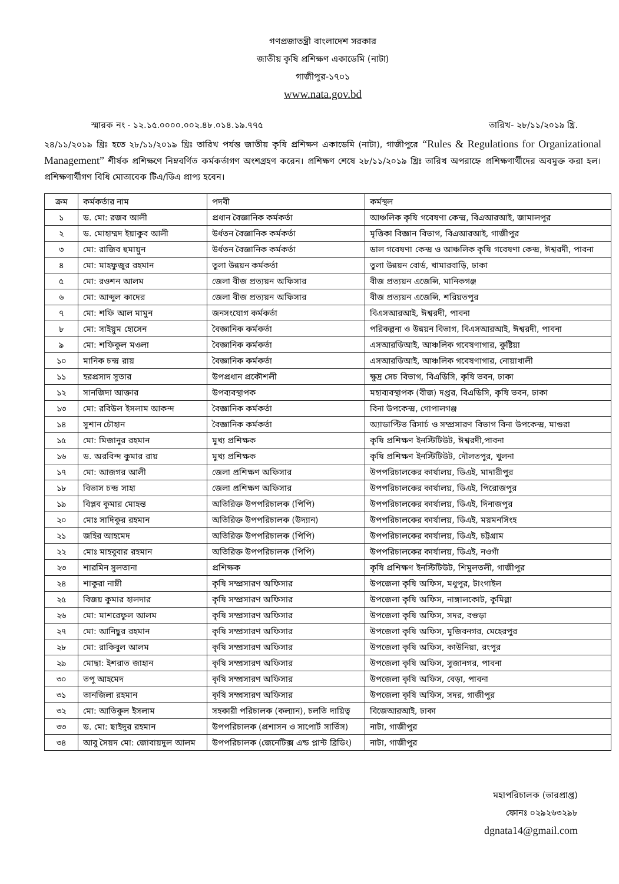গণপ্রজাতন্ত্রী বাংলাদেশ সরকার
জাতীয় কৃষি প্রশিক্ষণ একাডেমি (নাটা)
গাজীপুর-১৭০১
www.nata.gov.bd
স্মারক নং - ১২.১৫.০০০০.০০২.৪৮.০১৪.১৯.৭৭৫ তারিখ- ২৮/১১/২০১৯ খ্রি.
২৪/১১/২০১৯ খ্রিঃ হতে ২৮/১১/২০১৯ খ্রিঃ তারিখ পর্যন্ত জাতীয় কৃষি প্রশিক্ষণ একাডেমি (নাটা), গাজীপুরে “Rules & Regulations for Organizational Management” শীর্ষক প্রশিক্ষণে নিম্নবর্ণিত কর্মকর্তাগণ অংশগ্রহণ করেন। প্রশিক্ষণ শেষে ২৮/১১/২০১৯ খ্রিঃ তারিখ অপরাহ্নে প্রশিক্ষণার্থীদের অবমুক্ত করা হল। প্রশিক্ষণার্থীগণ বিধি মোতাবেক টিএ/ডিএ প্রাপ্য হবেন।
| ক্রম | কর্মকর্তার নাম | পদবী | কর্মস্থল |
| --- | --- | --- | --- |
| ১ | ড. মো: রজব আলী | প্রধান বৈজ্ঞানিক কর্মকর্তা | আঞ্চলিক কৃষি গবেষণা কেন্দ্র, বিএআরআই, জামালপুর |
| ২ | ড. মোহাম্মদ ইয়াকুব আলী | উর্ধতন বৈজ্ঞানিক কর্মকর্তা | মৃত্তিকা বিজ্ঞান বিভাগ, বিএআরআই, গাজীপুর |
| ৩ | মো: রাজিব হুমায়ুন | উর্ধতন বৈজ্ঞানিক কর্মকর্তা | ডাল গবেষণা কেন্দ্র ও আঞ্চলিক কৃষি গবেষণা কেন্দ্র, ঈশ্বরদী, পাবনা |
| ৪ | মো: মাহফুজুর রহমান | তুলা উন্নয়ন কর্মকর্তা | তুলা উন্নয়ন বোর্ড, খামারবাড়ি, ঢাকা |
| ৫ | মো: রওশন আলম | জেলা বীজ প্রত্যয়ন অফিসার | বীজ প্রত্যয়ন এজেন্সি, মানিকগঞ্জ |
| ৬ | মো: আব্দুল কাদের | জেলা বীজ প্রত্যয়ন অফিসার | বীজ প্রত্যয়ন এজেন্সি, শরিয়তপুর |
| ৭ | মো: শফি আল মামুন | জনসংযোগ কর্মকর্তা | বিএসআরআই, ঈশ্বরদী, পাবনা |
| ৮ | মো: সাইয়ুম হোসেন | বৈজ্ঞানিক কর্মকর্তা | পরিকল্পনা ও উন্নয়ন বিভাগ, বিএসআরআই, ঈশ্বরদী, পাবনা |
| ৯ | মো: শফিকুল মওলা | বৈজ্ঞানিক কর্মকর্তা | এসআরডিআই, আঞ্চলিক গবেষণাগার, কুষ্টিয়া |
| ১০ | মানিক চন্দ্র রায় | বৈজ্ঞানিক কর্মকর্তা | এসআরডিআই, আঞ্চলিক গবেষণাগার, নোয়াখালী |
| ১১ | হরপ্রসাদ সুতার | উপপ্রধান প্রকৌশলী | ক্ষুদ্র সেচ বিভাগ, বিএডিসি, কৃষি ভবন, ঢাকা |
| ১২ | সানজিদা আক্তার | উপব্যবস্থাপক | মহাব্যবস্থাপক (বীজ) দপ্তর, বিএডিসি, কৃষি ভবন, ঢাকা |
| ১৩ | মো: রবিউল ইসলাম আকন্দ | বৈজ্ঞানিক কর্মকর্তা | বিনা উপকেন্দ্র, গোপালগঞ্জ |
| ১৪ | সুশান চৌহান | বৈজ্ঞানিক কর্মকর্তা | অ্যাডাপ্টিভ রিসার্চ ও সম্প্রসারণ বিভাগ বিনা উপকেন্দ্র, মাগুরা |
| ১৫ | মো: মিজানুর রহমান | মুখ্য প্রশিক্ষক | কৃষি প্রশিক্ষণ ইনস্টিটিউট, ঈশ্বরদী,পাবনা |
| ১৬ | ড. অরবিন্দ কুমার রায় | মুখ্য প্রশিক্ষক | কৃষি প্রশিক্ষণ ইনস্টিটিউট, দৌলতপুর, খুলনা |
| ১৭ | মো: আজগর আলী | জেলা প্রশিক্ষণ অফিসার | উপপরিচালকের কার্যালয়, ডিএই, মাদারীপুর |
| ১৮ | বিভাস চন্দ্র সাহা | জেলা প্রশিক্ষণ অফিসার | উপপরিচালকের কার্যালয়, ডিএই, পিরোজপুর |
| ১৯ | বিপ্লব কুমার মোহন্ত | অতিরিক্ত উপপরিচালক (পিপি) | উপপরিচালকের কার্যালয়, ডিএই, দিনাজপুর |
| ২০ | মোঃ সাদিকুর রহমান | অতিরিক্ত উপপরিচালক (উদ্যান) | উপপরিচালকের কার্যালয়, ডিএই, ময়মনসিংহ |
| ২১ | জহির আহমেদ | অতিরিক্ত উপপরিচালক (পিপি) | উপপরিচালকের কার্যালয়, ডিএই, চট্টগ্রাম |
| ২২ | মোঃ মাহবুবার রহমান | অতিরিক্ত উপপরিচালক (পিপি) | উপপরিচালকের কার্যালয়, ডিএই, নওগাঁ |
| ২৩ | শারমিন সুলতানা | প্রশিক্ষক | কৃষি প্রশিক্ষণ ইনস্টিটিউট, শিমুলতলী, গাজীপুর |
| ২৪ | শাকুরা নাম্নী | কৃষি সম্প্রসারণ অফিসার | উপজেলা কৃষি অফিস, মধুপুর, টাংগাইল |
| ২৫ | বিজয় কুমার হালদার | কৃষি সম্প্রসারণ অফিসার | উপজেলা কৃষি অফিস, নাঙ্গালকোট, কুমিল্লা |
| ২৬ | মো: মাশরেফুল আলম | কৃষি সম্প্রসারণ অফিসার | উপজেলা কৃষি অফিস, সদর, বগুড়া |
| ২৭ | মো: আনিছুর রহমান | কৃষি সম্প্রসারণ অফিসার | উপজেলা কৃষি অফিস, মুজিবনগর, মেহেরপুর |
| ২৮ | মো: রাকিবুল আলম | কৃষি সম্প্রসারণ অফিসার | উপজেলা কৃষি অফিস, কাউনিয়া, রংপুর |
| ২৯ | মোছা: ইশরাত জাহান | কৃষি সম্প্রসারণ অফিসার | উপজেলা কৃষি অফিস, সুজানগর, পাবনা |
| ৩০ | তপু আহমেদ | কৃষি সম্প্রসারণ অফিসার | উপজেলা কৃষি অফিস, বেড়া, পাবনা |
| ৩১ | তানজিলা রহমান | কৃষি সম্প্রসারণ অফিসার | উপজেলা কৃষি অফিস, সদর, গাজীপুর |
| ৩২ | মো: আতিকুল ইসলাম | সহকারী পরিচালক (কল্যান), চলতি দায়িত্ব | বিজেআরআই, ঢাকা |
| ৩৩ | ড. মো: ছাইদুর রহমান | উপপরিচালক (প্রশাসন ও সাপোর্ট সার্ভিস) | নাটা, গাজীপুর |
| ৩৪ | আবু সৈয়দ মো: জোবায়দুল আলম | উপপরিচালক (জেনেটিক্স এন্ড প্লান্ট ব্রিডিং) | নাটা, গাজীপুর |
মহাপরিচালক (ভারপ্রাপ্ত)
ফোনঃ ০২৯২৬৩২৯৮
dgnata14@gmail.com